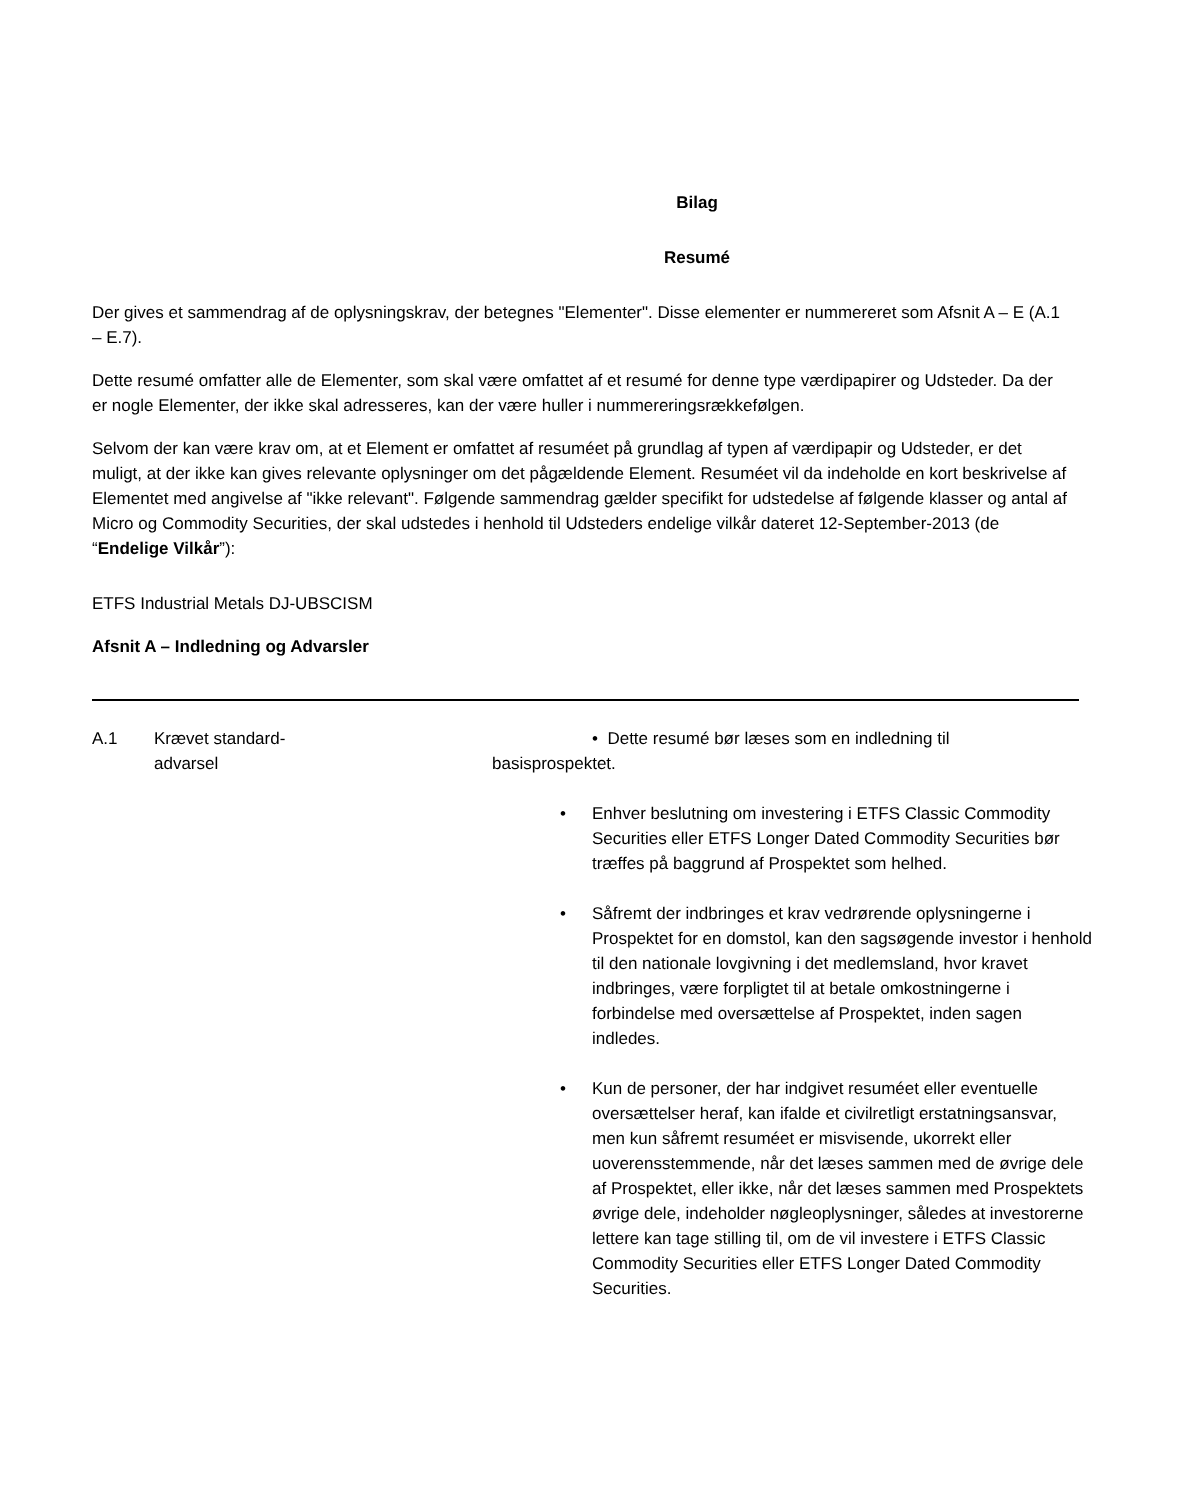Bilag
Resumé
Der gives et sammendrag af de oplysningskrav, der betegnes "Elementer". Disse elementer er nummereret som Afsnit A – E (A.1 – E.7).
Dette resumé omfatter alle de Elementer, som skal være omfattet af et resumé for denne type værdipapirer og Udsteder. Da der er nogle Elementer, der ikke skal adresseres, kan der være huller i nummereringsrækkefølgen.
Selvom der kan være krav om, at et Element er omfattet af resuméet på grundlag af typen af værdipapir og Udsteder, er det muligt, at der ikke kan gives relevante oplysninger om det pågældende Element. Resuméet vil da indeholde en kort beskrivelse af Elementet med angivelse af "ikke relevant". Følgende sammendrag gælder specifikt for udstedelse af følgende klasser og antal af Micro og Commodity Securities, der skal udstedes i henhold til Udsteders endelige vilkår dateret 12-September-2013 (de “Endelige Vilkår”):
ETFS Industrial Metals DJ-UBSCISM
Afsnit A – Indledning og Advarsler
| A.1 | Krævet standard- advarsel | • Dette resumé bør læses som en indledning til basisprospektet. • Enhver beslutning om investering i ETFS Classic Commodity Securities eller ETFS Longer Dated Commodity Securities bør træffes på baggrund af Prospektet som helhed. • Såfremt der indbringes et krav vedrørende oplysningerne i Prospektet for en domstol, kan den sagsøgende investor i henhold til den nationale lovgivning i det medlemsland, hvor kravet indbringes, være forpligtet til at betale omkostningerne i forbindelse med oversættelse af Prospektet, inden sagen indledes. • Kun de personer, der har indgivet resuméet eller eventuelle oversættelser heraf, kan ifalde et civilretligt erstatningsansvar, men kun såfremt resuméet er misvisende, ukorrekt eller uoverensstemmende, når det læses sammen med de øvrige dele af Prospektet, eller ikke, når det læses sammen med Prospektets øvrige dele, indeholder nøgleoplysninger, således at investorerne lettere kan tage stilling til, om de vil investere i ETFS Classic Commodity Securities eller ETFS Longer Dated Commodity Securities. |